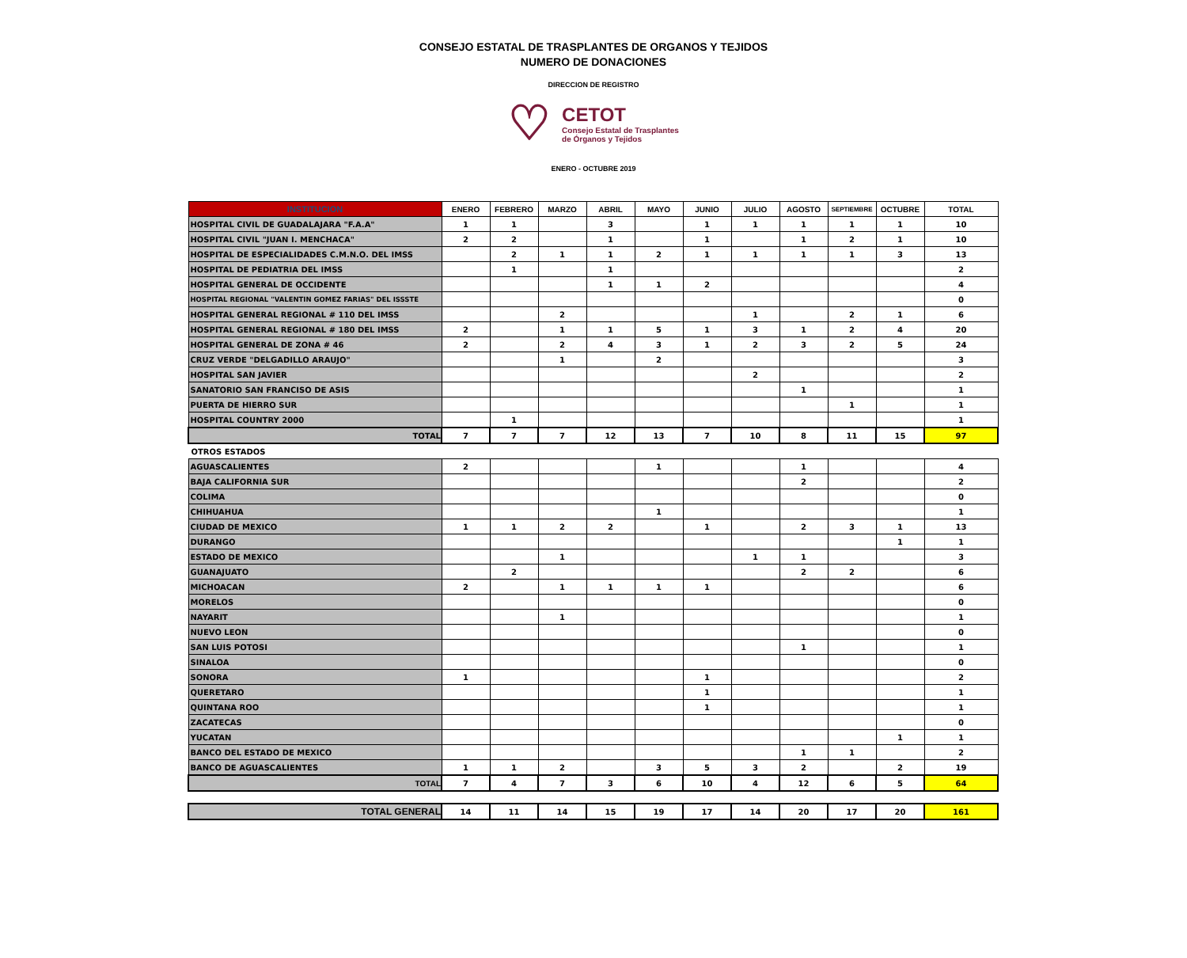CONSEJO ESTATAL DE TRASPLANTES DE ORGANOS Y TEJIDOS
NUMERO DE DONACIONES
DIRECCION DE REGISTRO
♡
CETOT
Consejo Estatal de Trasplantes
de Órganos y Tejidos
ENERO - OCTUBRE 2019
| INSTITUCION | ENERO | FEBRERO | MARZO | ABRIL | MAYO | JUNIO | JULIO | AGOSTO | SEPTIEMBRE | OCTUBRE | TOTAL |
| --- | --- | --- | --- | --- | --- | --- | --- | --- | --- | --- | --- |
| HOSPITAL CIVIL DE GUADALAJARA "F.A.A" | 1 | 1 | | 3 | | 1 | 1 | 1 | 1 | 1 | 10 |
| HOSPITAL CIVIL "JUAN I. MENCHACA" | 2 | 2 | | 1 | | 1 | | 1 | 2 | 1 | 10 |
| HOSPITAL DE ESPECIALIDADES C.M.N.O. DEL IMSS | | 2 | 1 | 1 | 2 | 1 | 1 | 1 | 1 | 3 | 13 |
| HOSPITAL DE PEDIATRIA DEL IMSS | | 1 | | 1 | | | | | | | 2 |
| HOSPITAL GENERAL DE OCCIDENTE | | | | 1 | 1 | 2 | | | | | 4 |
| HOSPITAL REGIONAL "VALENTIN GOMEZ FARIAS" DEL ISSSTE | | | | | | | | | | | 0 |
| HOSPITAL GENERAL REGIONAL # 110 DEL IMSS | | | 2 | | | | 1 | | 2 | 1 | 6 |
| HOSPITAL GENERAL REGIONAL # 180 DEL IMSS | 2 | | 1 | 1 | 5 | 1 | 3 | 1 | 2 | 4 | 20 |
| HOSPITAL GENERAL DE ZONA # 46 | 2 | | 2 | 4 | 3 | 1 | 2 | 3 | 2 | 5 | 24 |
| CRUZ VERDE "DELGADILLO ARAUJO" | | | 1 | | 2 | | | | | | 3 |
| HOSPITAL SAN JAVIER | | | | | | | 2 | | | | 2 |
| SANATORIO SAN FRANCISO DE ASIS | | | | | | | | 1 | | | 1 |
| PUERTA DE HIERRO SUR | | | | | | | | | 1 | | 1 |
| HOSPITAL COUNTRY 2000 | | 1 | | | | | | | | | 1 |
| TOTAL | 7 | 7 | 7 | 12 | 13 | 7 | 10 | 8 | 11 | 15 | 97 |
| OTROS ESTADOS | | | | | | | | | | | |
| AGUASCALIENTES | 2 | | | | 1 | | | 1 | | | 4 |
| BAJA CALIFORNIA SUR | | | | | | | | 2 | | | 2 |
| COLIMA | | | | | | | | | | | 0 |
| CHIHUAHUA | | | | | 1 | | | | | | 1 |
| CIUDAD DE MEXICO | 1 | 1 | 2 | 2 | | 1 | | 2 | 3 | 1 | 13 |
| DURANGO | | | | | | | | | | 1 | 1 |
| ESTADO DE MEXICO | | | 1 | | | | 1 | 1 | | | 3 |
| GUANAJUATO | | 2 | | | | | | 2 | 2 | | 6 |
| MICHOACAN | 2 | | 1 | 1 | 1 | 1 | | | | | 6 |
| MORELOS | | | | | | | | | | | 0 |
| NAYARIT | | | 1 | | | | | | | | 1 |
| NUEVO LEON | | | | | | | | | | | 0 |
| SAN LUIS POTOSI | | | | | | | | 1 | | | 1 |
| SINALOA | | | | | | | | | | | 0 |
| SONORA | 1 | | | | | 1 | | | | | 2 |
| QUERETARO | | | | | | 1 | | | | | 1 |
| QUINTANA ROO | | | | | | 1 | | | | | 1 |
| ZACATECAS | | | | | | | | | | | 0 |
| YUCATAN | | | | | | | | | | 1 | 1 |
| BANCO DEL ESTADO DE MEXICO | | | | | | | | 1 | 1 | | 2 |
| BANCO DE AGUASCALIENTES | 1 | 1 | 2 | | 3 | 5 | 3 | 2 | | 2 | 19 |
| TOTAL | 7 | 4 | 7 | 3 | 6 | 10 | 4 | 12 | 6 | 5 | 64 |
| TOTAL GENERAL | 14 | 11 | 14 | 15 | 19 | 17 | 14 | 20 | 17 | 20 | 161 |